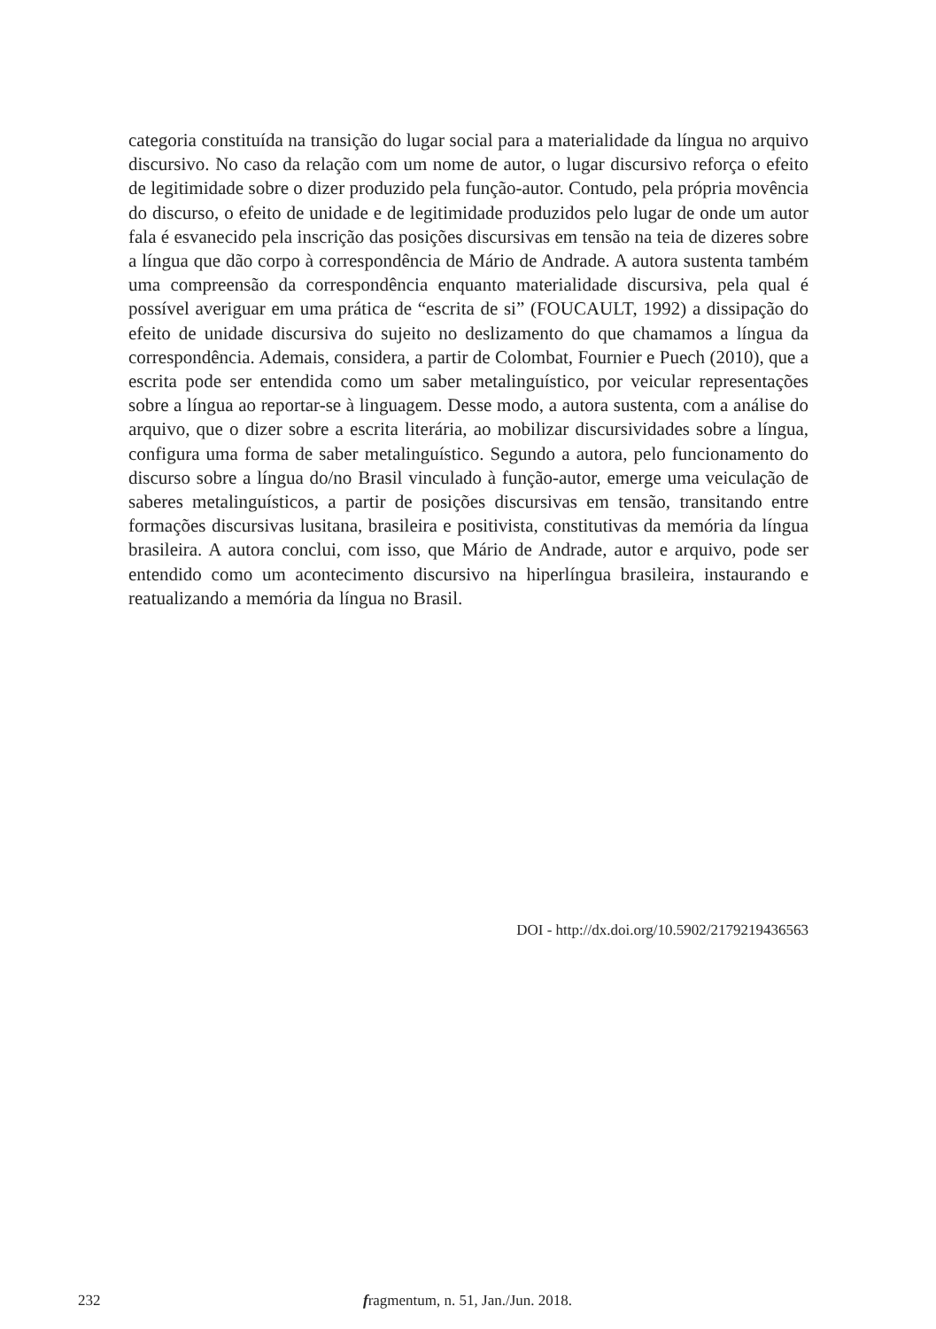categoria constituída na transição do lugar social para a materialidade da língua no arquivo discursivo. No caso da relação com um nome de autor, o lugar discursivo reforça o efeito de legitimidade sobre o dizer produzido pela função-autor. Contudo, pela própria movência do discurso, o efeito de unidade e de legitimidade produzidos pelo lugar de onde um autor fala é esvanecido pela inscrição das posições discursivas em tensão na teia de dizeres sobre a língua que dão corpo à correspondência de Mário de Andrade. A autora sustenta também uma compreensão da correspondência enquanto materialidade discursiva, pela qual é possível averiguar em uma prática de “escrita de si” (FOUCAULT, 1992) a dissipação do efeito de unidade discursiva do sujeito no deslizamento do que chamamos a língua da correspondência. Ademais, considera, a partir de Colombat, Fournier e Puech (2010), que a escrita pode ser entendida como um saber metalinguístico, por veicular representações sobre a língua ao reportar-se à linguagem. Desse modo, a autora sustenta, com a análise do arquivo, que o dizer sobre a escrita literária, ao mobilizar discursividades sobre a língua, configura uma forma de saber metalinguístico. Segundo a autora, pelo funcionamento do discurso sobre a língua do/no Brasil vinculado à função-autor, emerge uma veiculação de saberes metalinguísticos, a partir de posições discursivas em tensão, transitando entre formações discursivas lusitana, brasileira e positivista, constitutivas da memória da língua brasileira. A autora conclui, com isso, que Mário de Andrade, autor e arquivo, pode ser entendido como um acontecimento discursivo na hiperlíngua brasileira, instaurando e reatualizando a memória da língua no Brasil.
DOI - http://dx.doi.org/10.5902/2179219436563
232
fragmentum, n. 51, Jan./Jun. 2018.